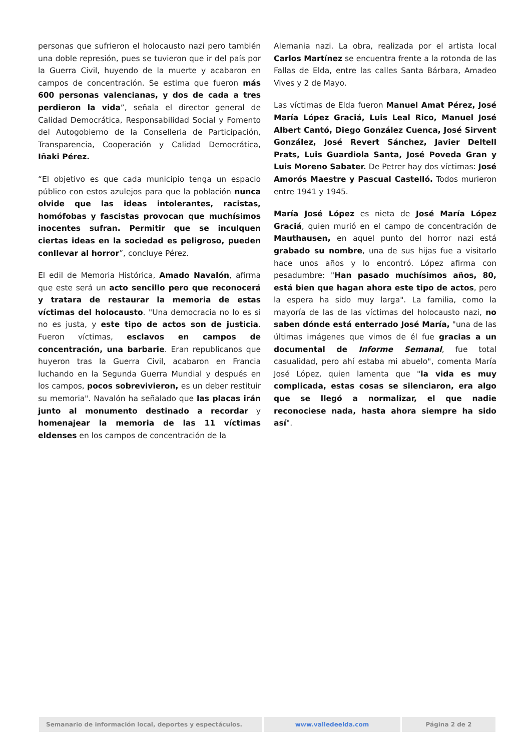personas que sufrieron el holocausto nazi pero también una doble represión, pues se tuvieron que ir del país por la Guerra Civil, huyendo de la muerte y acabaron en campos de concentración. Se estima que fueron más 600 personas valencianas, y dos de cada a tres perdieron la vida”, señala el director general de Calidad Democrática, Responsabilidad Social y Fomento del Autogobierno de la Conselleria de Participación, Transparencia, Cooperación y Calidad Democrática, Iñaki Pérez.
“El objetivo es que cada municipio tenga un espacio público con estos azulejos para que la población nunca olvide que las ideas intolerantes, racistas, homófobas y fascistas provocan que muchísimos inocentes sufran. Permitir que se inculquen ciertas ideas en la sociedad es peligroso, pueden conllevar al horror”, concluye Pérez.
El edil de Memoria Histórica, Amado Navalón, afirma que este será un acto sencillo pero que reconocerá y tratara de restaurar la memoria de estas víctimas del holocausto. "Una democracia no lo es si no es justa, y este tipo de actos son de justicia. Fueron víctimas, esclavos en campos de concentración, una barbarie. Eran republicanos que huyeron tras la Guerra Civil, acabaron en Francia luchando en la Segunda Guerra Mundial y después en los campos, pocos sobrevivieron, es un deber restituir su memoria". Navalón ha señalado que las placas irán junto al monumento destinado a recordar y homenajear la memoria de las 11 víctimas eldenses en los campos de concentración de la
Alemania nazi. La obra, realizada por el artista local Carlos Martínez se encuentra frente a la rotonda de las Fallas de Elda, entre las calles Santa Bárbara, Amadeo Vives y 2 de Mayo.
Las víctimas de Elda fueron Manuel Amat Pérez, José María López Graciá, Luis Leal Rico, Manuel José Albert Cantó, Diego González Cuenca, José Sirvent González, José Revert Sánchez, Javier Deltell Prats, Luis Guardiola Santa, José Poveda Gran y Luis Moreno Sabater. De Petrer hay dos víctimas: José Amorós Maestre y Pascual Castelló. Todos murieron entre 1941 y 1945.
María José López es nieta de José María López Graciá, quien murió en el campo de concentración de Mauthausen, en aquel punto del horror nazi está grabado su nombre, una de sus hijas fue a visitarlo hace unos años y lo encontró. López afirma con pesadumbre: "Han pasado muchísimos años, 80, está bien que hagan ahora este tipo de actos, pero la espera ha sido muy larga". La familia, como la mayoría de las de las víctimas del holocausto nazi, no saben dónde está enterrado José María, "una de las últimas imágenes que vimos de él fue gracias a un documental de Informe Semanal, fue total casualidad, pero ahí estaba mi abuelo", comenta María José López, quien lamenta que "la vida es muy complicada, estas cosas se silenciaron, era algo que se llegó a normalizar, el que nadie reconociese nada, hasta ahora siempre ha sido así".
Semanario de información local, deportes y espectáculos. www.valledeelda.com Página 2 de 2